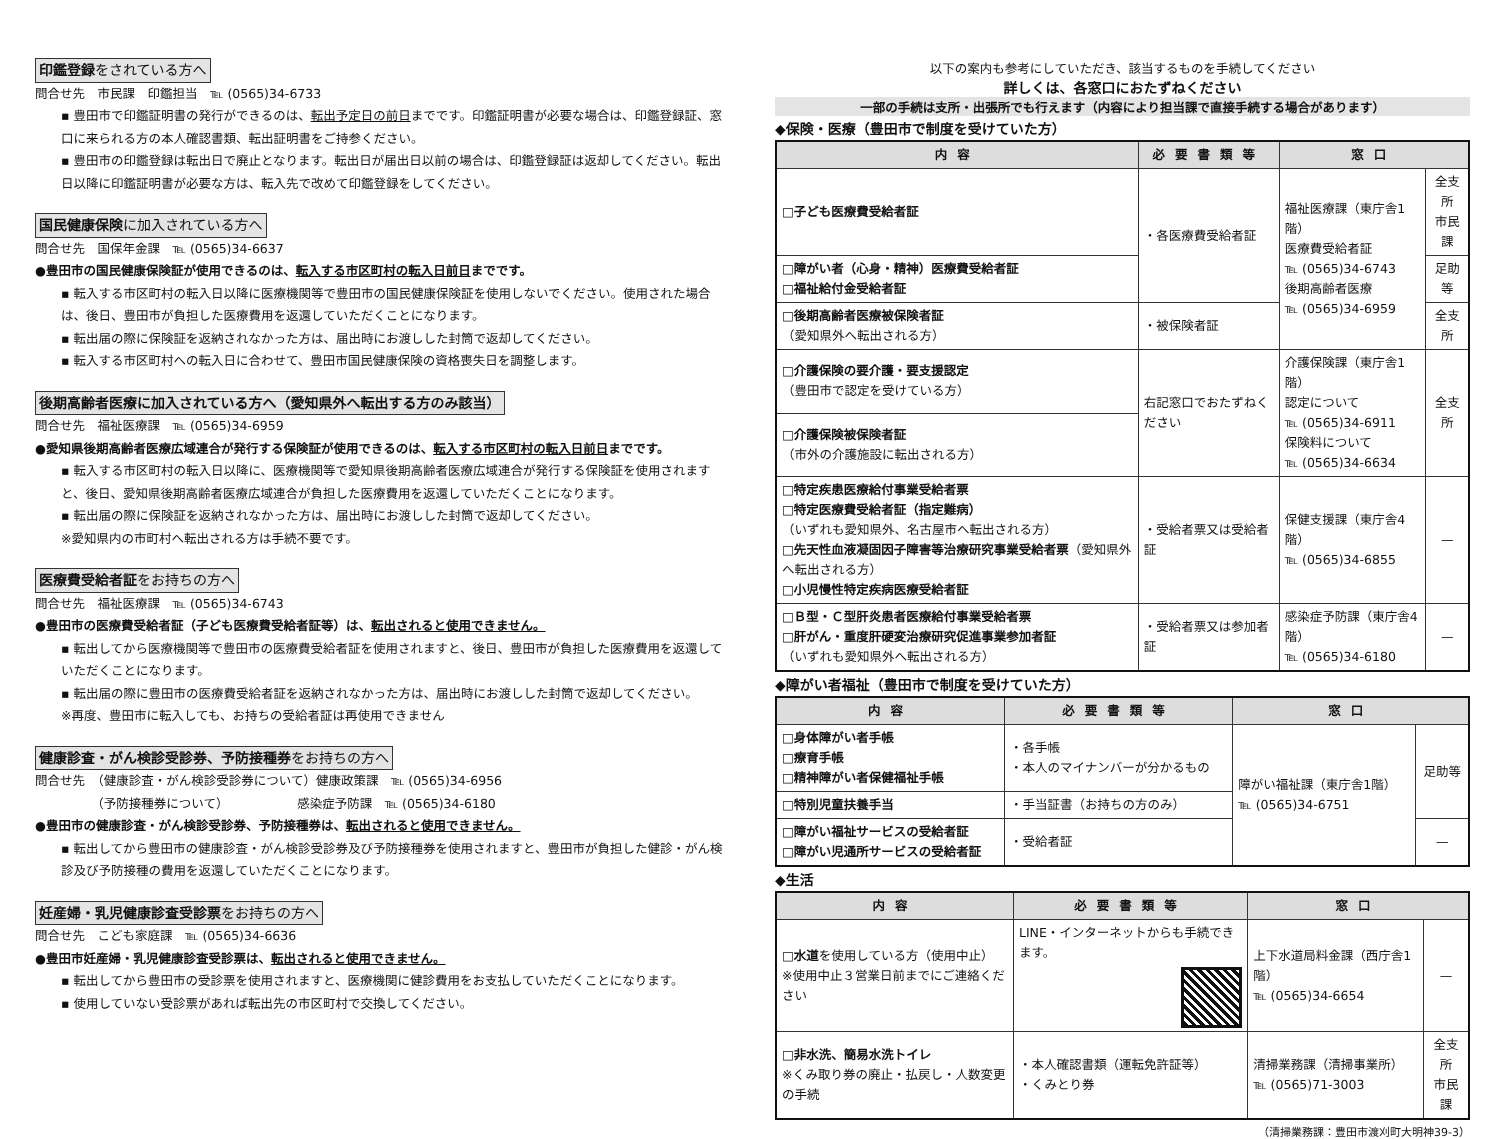印鑑登録をされている方へ
問合せ先　市民課　印鑑担当　℡ (0565)34-6733
▪ 豊田市で印鑑証明書の発行ができるのは、転出予定日の前日までです。印鑑証明書が必要な場合は、印鑑登録証、窓口に来られる方の本人確認書類、転出証明書をご持参ください。
▪ 豊田市の印鑑登録は転出日で廃止となります。転出日が届出日以前の場合は、印鑑登録証は返却してください。転出日以降に印鑑証明書が必要な方は、転入先で改めて印鑑登録をしてください。
国民健康保険に加入されている方へ
問合せ先　国保年金課　℡ (0565)34-6637
●豊田市の国民健康保険証が使用できるのは、転入する市区町村の転入日前日までです。
▪ 転入する市区町村の転入日以降に医療機関等で豊田市の国民健康保険証を使用しないでください。使用された場合は、後日、豊田市が負担した医療費用を返還していただくことになります。
▪ 転出届の際に保険証を返納されなかった方は、届出時にお渡しした封筒で返却してください。
▪ 転入する市区町村への転入日に合わせて、豊田市国民健康保険の資格喪失日を調整します。
後期高齢者医療に加入されている方へ（愛知県外へ転出する方のみ該当）
問合せ先　福祉医療課　℡ (0565)34-6959
●愛知県後期高齢者医療広域連合が発行する保険証が使用できるのは、転入する市区町村の転入日前日までです。
▪ 転入する市区町村の転入日以降に、医療機関等で愛知県後期高齢者医療広域連合が発行する保険証を使用されますと、後日、愛知県後期高齢者医療広域連合が負担した医療費用を返還していただくことになります。
▪ 転出届の際に保険証を返納されなかった方は、届出時にお渡しした封筒で返却してください。
※愛知県内の市町村へ転出される方は手続不要です。
医療費受給者証をお持ちの方へ
問合せ先　福祉医療課　℡ (0565)34-6743
●豊田市の医療費受給者証（子ども医療費受給者証等）は、転出されると使用できません。
▪ 転出してから医療機関等で豊田市の医療費受給者証を使用されますと、後日、豊田市が負担した医療費用を返還していただくことになります。
▪ 転出届の際に豊田市の医療費受給者証を返納されなかった方は、届出時にお渡しした封筒で返却してください。
※再度、豊田市に転入しても、お持ちの受給者証は再使用できません
健康診査・がん検診受診券、予防接種券をお持ちの方へ
問合せ先　（健康診査・がん検診受診券について）健康政策課　℡ (0565)34-6956
　　　　　（予防接種券について）　　　　　　感染症予防課　℡ (0565)34-6180
●豊田市の健康診査・がん検診受診券、予防接種券は、転出されると使用できません。
▪ 転出してから豊田市の健康診査・がん検診受診券及び予防接種券を使用されますと、豊田市が負担した健診・がん検診及び予防接種の費用を返還していただくことになります。
妊産婦・乳児健康診査受診票をお持ちの方へ
問合せ先　こども家庭課　℡ (0565)34-6636
●豊田市妊産婦・乳児健康診査受診票は、転出されると使用できません。
▪ 転出してから豊田市の受診票を使用されますと、医療機関に健診費用をお支払していただくことになります。
▪ 使用していない受診票があれば転出先の市区町村で交換してください。
以下の案内も参考にしていただき、該当するものを手続してください
詳しくは、各窓口におたずねください
一部の手続は支所・出張所でも行えます（内容により担当課で直接手続する場合があります）
◆保険・医療（豊田市で制度を受けていた方）
| 内容 | 必要書類等 | 窓口 | |
| --- | --- | --- | --- |
| □子ども医療費受給者証 | ・各医療費受給者証 | 福祉医療課（東庁舎1階） 医療費受給者証 ℡ (0565)34-6743 後期高齢者医療 ℡ (0565)34-6959 | 全支所 市民課 |
| □障がい者（心身・精神）医療費受給者証 □福祉給付金受給者証 | | | 足助等 |
| □後期高齢者医療被保険者証 （愛知県外へ転出される方） | ・被保険者証 | | 全支所 |
| □介護保険の要介護・要支援認定 （豊田市で認定を受けている方） | 右記窓口でおたずねください | 介護保険課（東庁舎1階） 認定について ℡ (0565)34-6911 保険料について ℡ (0565)34-6634 | 全支所 |
| □介護保険被保険者証 （市外の介護施設に転出される方） | | | |
| □特定疾患医療給付事業受給者票 □特定医療費受給者証（指定難病） （いずれも愛知県外、名古屋市へ転出される方） □先天性血液凝固因子障害等治療研究事業受給者票 （愛知県外へ転出される方） □小児慢性特定疾病医療受給者証 | ・受給者票又は受給者証 | 保健支援課（東庁舎4階） ℡ (0565)34-6855 | — |
| □Ｂ型・Ｃ型肝炎患者医療給付事業受給者票 □肝がん・重度肝硬変治療研究促進事業参加者証 （いずれも愛知県外へ転出される方） | ・受給者票又は参加者証 | 感染症予防課（東庁舎4階） ℡ (0565)34-6180 | — |
◆障がい者福祉（豊田市で制度を受けていた方）
| 内容 | 必要書類等 | 窓口 | |
| --- | --- | --- | --- |
| □身体障がい者手帳 □療育手帳 □精神障がい者保健福祉手帳 | ・各手帳 ・本人のマイナンバーが分かるもの | 障がい福祉課（東庁舎1階） ℡ (0565)34-6751 | 足助等 |
| □特別児童扶養手当 | ・手当証書（お持ちの方のみ） | | |
| □障がい福祉サービスの受給者証 □障がい児通所サービスの受給者証 | ・受給者証 | | — |
◆生活
| 内容 | 必要書類等 | 窓口 | |
| --- | --- | --- | --- |
| □ 水道 を使用している方（使用中止） ※使用中止３営業日前までにご連絡ください | LINE・インターネットからも手続できます。 | 上下水道局料金課（西庁舎1階） ℡ (0565)34-6654 | — |
| □非水洗、簡易水洗トイレ ※くみ取り券の廃止・払戻し・人数変更の手続 | ・本人確認書類（運転免許証等） ・くみとり券 | 清掃業務課（清掃事業所） ℡ (0565)71-3003 | 全支所 市民課 |
（清掃業務課：豊田市渡刈町大明神39-3）